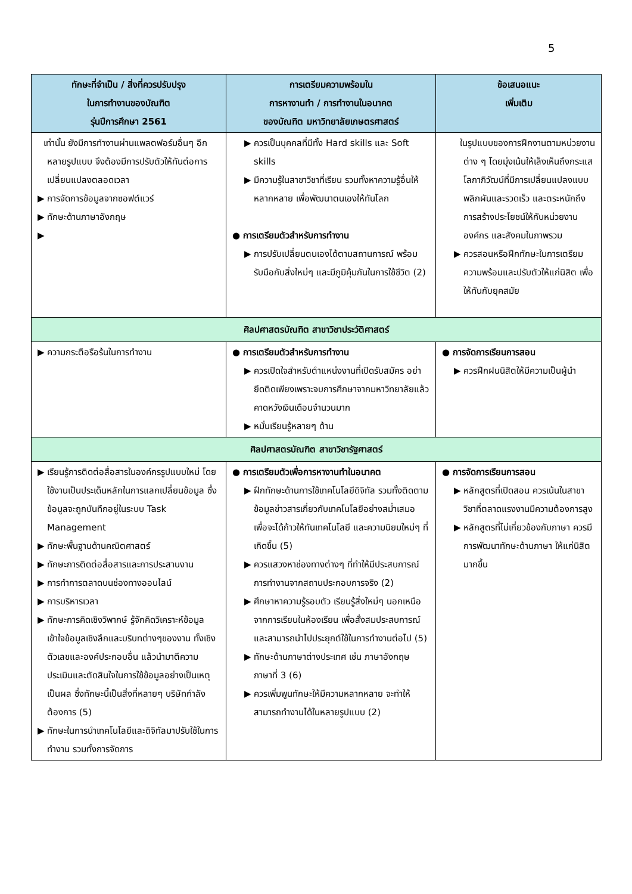5
| ทักษะที่จำเป็น / สิ่งที่ควรปรับปรุง ในการทำงานของบัณฑิต รุ่นปีการศึกษา 2561 | การเตรียมความพร้อมใน การหางานทำ / การทำงานในอนาคต ของบัณฑิต มหาวิทยาลัยเกษตรศาสตร์ | ข้อเสนอแนะ เพิ่มเติม |
| --- | --- | --- |
| เท่านั้น ยังมีการทำงานผ่านแพลตฟอร์มอื่นๆ อีกหลายรูปแบบ จึงต้องมีการปรับตัวให้ทันต่อการเปลี่ยนแปลงตลอดเวลา ▶ การจัดการข้อมูลจากซอฟต์แวร์ ▶ ทักษะด้านภาษาอังกฤษ ▶ | ▶ ควรเป็นบุคคลที่มีทั้ง Hard skills และ Soft skills ▶ มีความรู้ในสาขาวิชาที่เรียน รวมทั้งหาความรู้อื่นให้หลากหลาย เพื่อพัฒนาตนเองให้ทันโลก ● การเตรียมตัวสำหรับการทำงาน ▶ การปรับเปลี่ยนตนเองได้ตามสถานการณ์ พร้อมรับมือกับสิ่งใหม่ๆ และมีภูมิคุ้มกันในการใช้ชีวิต (2) | ในรูปแบบของการฝึกงานตามหน่วยงานต่าง ๆ โดยมุ่งเน้นให้เล็งเห็นถึงกระแสโลกาภิวัฒน์ที่มีการเปลี่ยนแปลงแบบพลิกผันและรวดเร็ว และตระหนักถึงการสร้างประโยชน์ให้กับหน่วยงาน องค์กร และสังคมในภาพรวม ▶ ควรสอนหรือฝึกทักษะในการเตรียมความพร้อมและปรับตัวให้แก่นิสิต เพื่อให้ทันกับยุคสมัย |
| ศิลปศาสตรบัณฑิต สาขาวิชาประวัติศาสตร์ | | |
| ▶ ความกระตือรือร้นในการทำงาน | ● การเตรียมตัวสำหรับการทำงาน ▶ ควรเปิดใจสำหรับตำแหน่งงานที่เปิดรับสมัคร อย่ายึดติดเพียงเพราะจบการศึกษาจากมหาวิทยาลัยแล้วคาดหวังเงินเดือนจำนวนมาก ▶ หมั่นเรียนรู้หลายๆ ด้าน | ● การจัดการเรียนการสอน ▶ ควรฝึกฝนนิสิตให้มีความเป็นผู้นำ |
| ศิลปศาสตรบัณฑิต สาขาวิชารัฐศาสตร์ | | |
| ▶ เรียนรู้การติดต่อสื่อสารในองค์กรรูปแบบใหม่ โดยใช้งานเป็นประเด็นหลักในการแลกเปลี่ยนข้อมูล ซึ่งข้อมูลจะถูกบันทึกอยู่ในระบบ Task Management ▶ ทักษะพื้นฐานด้านคณิตศาสตร์ ▶ ทักษะการติดต่อสื่อสารและการประสานงาน ▶ การทำการตลาดบนช่องทางออนไลน์ ▶ การบริหารเวลา ▶ ทักษะการคิดเชิงวิพากษ์ รู้จักคิดวิเคราะห์ข้อมูล เข้าใจข้อมูลเชิงลึกและบริบทต่างๆของงาน ทั้งเชิงตัวเลขและองค์ประกอบอื่น แล้วนำมาตีความประเมินและตัดสินใจในการใช้ข้อมูลอย่างเป็นเหตุเป็นผล ซึ่งทักษะนี้เป็นสิ่งที่หลายๆ บริษัทกำลังต้องการ (5) ▶ ทักษะในการนำเทคโนโลยีและดิจิทัลมาปรับใช้ในการทำงาน รวมทั้งการจัดการ | ● การเตรียมตัวเพื่อการหางานทำในอนาคต ▶ ฝึกทักษะด้านการใช้เทคโนโลยีดิจิทัล รวมทั้งติดตามข้อมูลข่าวสารเกี่ยวกับเทคโนโลยีอย่างสม่ำเสมอ เพื่อจะได้ก้าวให้ทันเทคโนโลยี และความนิยมใหม่ๆ ที่เกิดขึ้น (5) ▶ ควรแสวงหาช่องทางต่างๆ ที่ทำให้มีประสบการณ์การทำงานจากสถานประกอบการจริง (2) ▶ ศึกษาหาความรู้รอบตัว เรียนรู้สิ่งใหม่ๆ นอกเหนือจากการเรียนในห้องเรียน เพื่อสั่งสมประสบการณ์และสามารถนำไปประยุกต์ใช้ในการทำงานต่อไป (5) ▶ ทักษะด้านภาษาต่างประเทศ เช่น ภาษาอังกฤษ ภาษาที่ 3 (6) ▶ ควรเพิ่มพูนทักษะให้มีความหลากหลาย จะทำให้สามารถทำงานได้ในหลายรูปแบบ (2) | ● การจัดการเรียนการสอน ▶ หลักสูตรที่เปิดสอน ควรเน้นในสาขาวิชาที่ตลาดแรงงานมีความต้องการสูง ▶ หลักสูตรที่ไม่เกี่ยวข้องกับภาษา ควรมีการพัฒนาทักษะด้านภาษา ให้แก่นิสิตมากขึ้น |